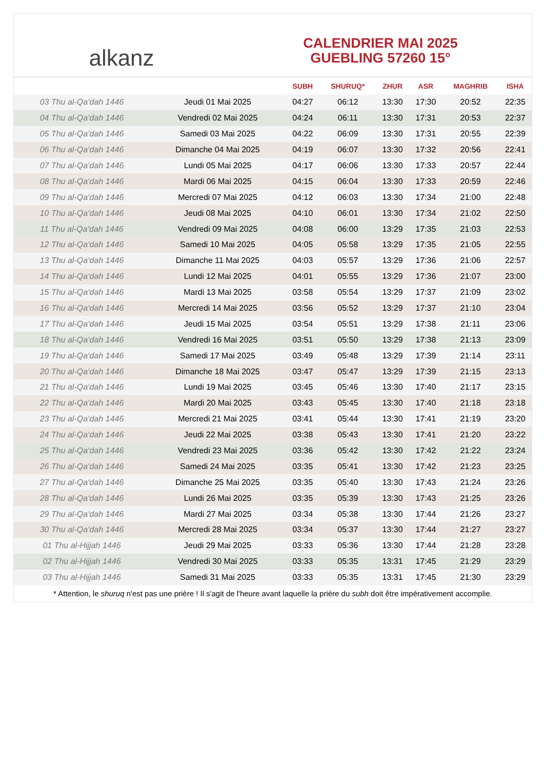alkanz
CALENDRIER MAI 2025
GUEBLING 57260 15°
| | | SUBH | SHURUQ* | ZHUR | ASR | MAGHRIB | ISHA |
| --- | --- | --- | --- | --- | --- | --- | --- |
| 03 Thu al-Qa‘dah 1446 | Jeudi 01 Mai 2025 | 04:27 | 06:12 | 13:30 | 17:30 | 20:52 | 22:35 |
| 04 Thu al-Qa‘dah 1446 | Vendredi 02 Mai 2025 | 04:24 | 06:11 | 13:30 | 17:31 | 20:53 | 22:37 |
| 05 Thu al-Qa‘dah 1446 | Samedi 03 Mai 2025 | 04:22 | 06:09 | 13:30 | 17:31 | 20:55 | 22:39 |
| 06 Thu al-Qa‘dah 1446 | Dimanche 04 Mai 2025 | 04:19 | 06:07 | 13:30 | 17:32 | 20:56 | 22:41 |
| 07 Thu al-Qa‘dah 1446 | Lundi 05 Mai 2025 | 04:17 | 06:06 | 13:30 | 17:33 | 20:57 | 22:44 |
| 08 Thu al-Qa‘dah 1446 | Mardi 06 Mai 2025 | 04:15 | 06:04 | 13:30 | 17:33 | 20:59 | 22:46 |
| 09 Thu al-Qa‘dah 1446 | Mercredi 07 Mai 2025 | 04:12 | 06:03 | 13:30 | 17:34 | 21:00 | 22:48 |
| 10 Thu al-Qa‘dah 1446 | Jeudi 08 Mai 2025 | 04:10 | 06:01 | 13:30 | 17:34 | 21:02 | 22:50 |
| 11 Thu al-Qa‘dah 1446 | Vendredi 09 Mai 2025 | 04:08 | 06:00 | 13:29 | 17:35 | 21:03 | 22:53 |
| 12 Thu al-Qa‘dah 1446 | Samedi 10 Mai 2025 | 04:05 | 05:58 | 13:29 | 17:35 | 21:05 | 22:55 |
| 13 Thu al-Qa‘dah 1446 | Dimanche 11 Mai 2025 | 04:03 | 05:57 | 13:29 | 17:36 | 21:06 | 22:57 |
| 14 Thu al-Qa‘dah 1446 | Lundi 12 Mai 2025 | 04:01 | 05:55 | 13:29 | 17:36 | 21:07 | 23:00 |
| 15 Thu al-Qa‘dah 1446 | Mardi 13 Mai 2025 | 03:58 | 05:54 | 13:29 | 17:37 | 21:09 | 23:02 |
| 16 Thu al-Qa‘dah 1446 | Mercredi 14 Mai 2025 | 03:56 | 05:52 | 13:29 | 17:37 | 21:10 | 23:04 |
| 17 Thu al-Qa‘dah 1446 | Jeudi 15 Mai 2025 | 03:54 | 05:51 | 13:29 | 17:38 | 21:11 | 23:06 |
| 18 Thu al-Qa‘dah 1446 | Vendredi 16 Mai 2025 | 03:51 | 05:50 | 13:29 | 17:38 | 21:13 | 23:09 |
| 19 Thu al-Qa‘dah 1446 | Samedi 17 Mai 2025 | 03:49 | 05:48 | 13:29 | 17:39 | 21:14 | 23:11 |
| 20 Thu al-Qa‘dah 1446 | Dimanche 18 Mai 2025 | 03:47 | 05:47 | 13:29 | 17:39 | 21:15 | 23:13 |
| 21 Thu al-Qa‘dah 1446 | Lundi 19 Mai 2025 | 03:45 | 05:46 | 13:30 | 17:40 | 21:17 | 23:15 |
| 22 Thu al-Qa‘dah 1446 | Mardi 20 Mai 2025 | 03:43 | 05:45 | 13:30 | 17:40 | 21:18 | 23:18 |
| 23 Thu al-Qa‘dah 1446 | Mercredi 21 Mai 2025 | 03:41 | 05:44 | 13:30 | 17:41 | 21:19 | 23:20 |
| 24 Thu al-Qa‘dah 1446 | Jeudi 22 Mai 2025 | 03:38 | 05:43 | 13:30 | 17:41 | 21:20 | 23:22 |
| 25 Thu al-Qa‘dah 1446 | Vendredi 23 Mai 2025 | 03:36 | 05:42 | 13:30 | 17:42 | 21:22 | 23:24 |
| 26 Thu al-Qa‘dah 1446 | Samedi 24 Mai 2025 | 03:35 | 05:41 | 13:30 | 17:42 | 21:23 | 23:25 |
| 27 Thu al-Qa‘dah 1446 | Dimanche 25 Mai 2025 | 03:35 | 05:40 | 13:30 | 17:43 | 21:24 | 23:26 |
| 28 Thu al-Qa‘dah 1446 | Lundi 26 Mai 2025 | 03:35 | 05:39 | 13:30 | 17:43 | 21:25 | 23:26 |
| 29 Thu al-Qa‘dah 1446 | Mardi 27 Mai 2025 | 03:34 | 05:38 | 13:30 | 17:44 | 21:26 | 23:27 |
| 30 Thu al-Qa‘dah 1446 | Mercredi 28 Mai 2025 | 03:34 | 05:37 | 13:30 | 17:44 | 21:27 | 23:27 |
| 01 Thu al-Hijjah 1446 | Jeudi 29 Mai 2025 | 03:33 | 05:36 | 13:30 | 17:44 | 21:28 | 23:28 |
| 02 Thu al-Hijjah 1446 | Vendredi 30 Mai 2025 | 03:33 | 05:35 | 13:31 | 17:45 | 21:29 | 23:29 |
| 03 Thu al-Hijjah 1446 | Samedi 31 Mai 2025 | 03:33 | 05:35 | 13:31 | 17:45 | 21:30 | 23:29 |
* Attention, le shuruq n'est pas une prière ! Il s'agit de l'heure avant laquelle la prière du subh doit être impérativement accomplie.